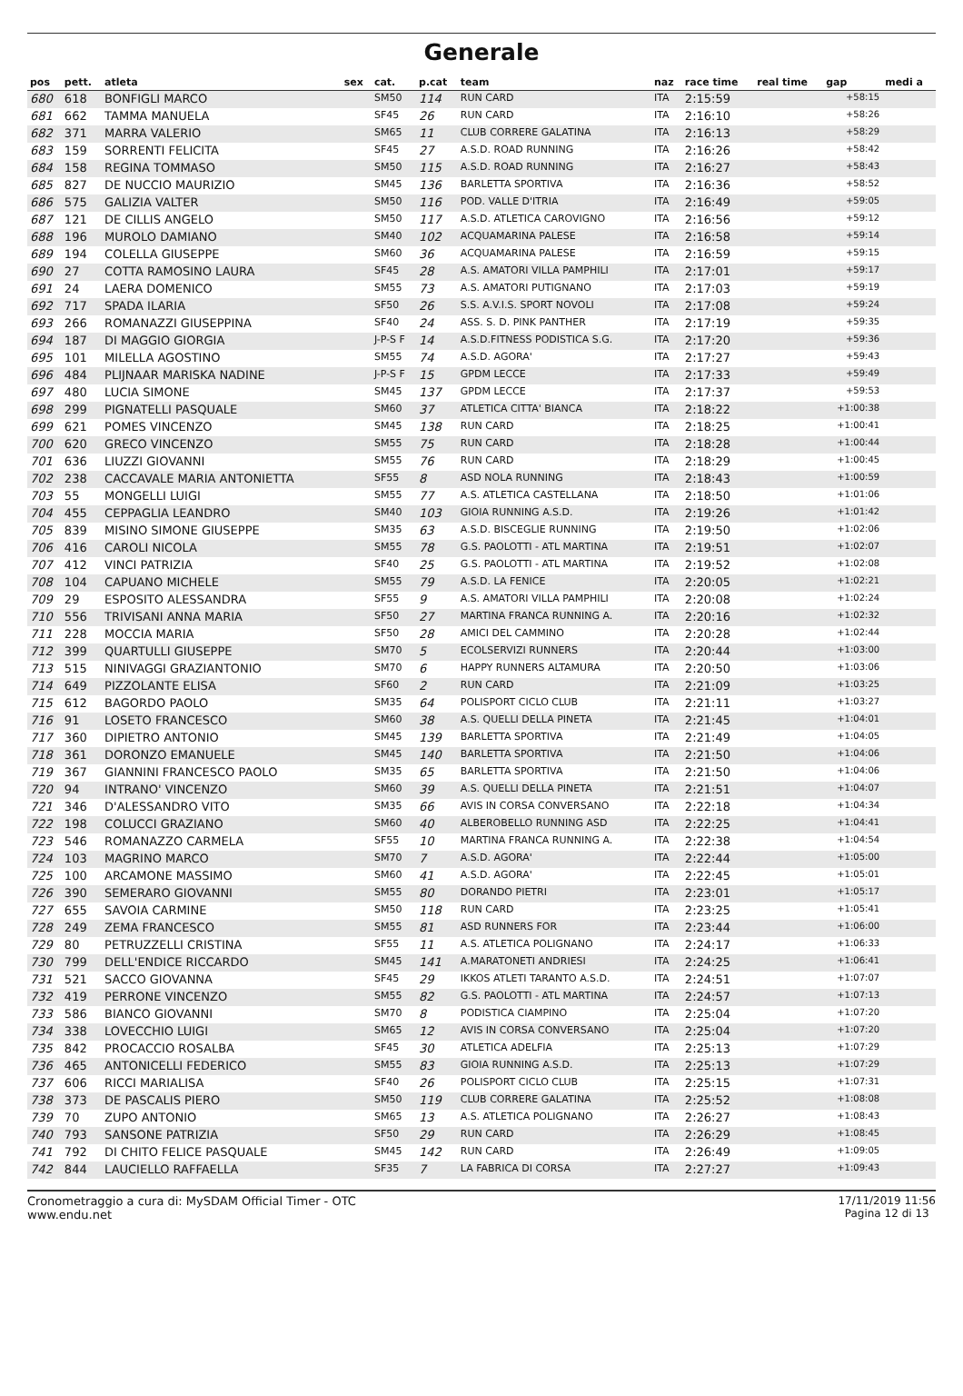Generale
| pos | pett. | atleta | sex | cat. | p.cat | team | naz | race time | real time | gap | medi a |
| --- | --- | --- | --- | --- | --- | --- | --- | --- | --- | --- | --- |
| 680 | 618 | BONFIGLI MARCO | | SM50 | 114 | RUN CARD | ITA | 2:15:59 | | +58:15 | |
| 681 | 662 | TAMMA MANUELA | | SF45 | 26 | RUN CARD | ITA | 2:16:10 | | +58:26 | |
| 682 | 371 | MARRA VALERIO | | SM65 | 11 | CLUB CORRERE GALATINA | ITA | 2:16:13 | | +58:29 | |
| 683 | 159 | SORRENTI FELICITA | | SF45 | 27 | A.S.D. ROAD RUNNING | ITA | 2:16:26 | | +58:42 | |
| 684 | 158 | REGINA TOMMASO | | SM50 | 115 | A.S.D. ROAD RUNNING | ITA | 2:16:27 | | +58:43 | |
| 685 | 827 | DE NUCCIO MAURIZIO | | SM45 | 136 | BARLETTA SPORTIVA | ITA | 2:16:36 | | +58:52 | |
| 686 | 575 | GALIZIA VALTER | | SM50 | 116 | POD. VALLE D'ITRIA | ITA | 2:16:49 | | +59:05 | |
| 687 | 121 | DE CILLIS ANGELO | | SM50 | 117 | A.S.D. ATLETICA CAROVIGNO | ITA | 2:16:56 | | +59:12 | |
| 688 | 196 | MUROLO DAMIANO | | SM40 | 102 | ACQUAMARINA PALESE | ITA | 2:16:58 | | +59:14 | |
| 689 | 194 | COLELLA GIUSEPPE | | SM60 | 36 | ACQUAMARINA PALESE | ITA | 2:16:59 | | +59:15 | |
| 690 | 27 | COTTA RAMOSINO LAURA | | SF45 | 28 | A.S. AMATORI VILLA PAMPHILI | ITA | 2:17:01 | | +59:17 | |
| 691 | 24 | LAERA DOMENICO | | SM55 | 73 | A.S. AMATORI PUTIGNANO | ITA | 2:17:03 | | +59:19 | |
| 692 | 717 | SPADA ILARIA | | SF50 | 26 | S.S. A.V.I.S. SPORT NOVOLI | ITA | 2:17:08 | | +59:24 | |
| 693 | 266 | ROMANAZZI GIUSEPPINA | | SF40 | 24 | ASS. S. D. PINK PANTHER | ITA | 2:17:19 | | +59:35 | |
| 694 | 187 | DI MAGGIO GIORGIA | | J-P-S F | 14 | A.S.D.FITNESS PODISTICA S.G. | ITA | 2:17:20 | | +59:36 | |
| 695 | 101 | MILELLA AGOSTINO | | SM55 | 74 | A.S.D. AGORA' | ITA | 2:17:27 | | +59:43 | |
| 696 | 484 | PLIJNAAR MARISKA NADINE | | J-P-S F | 15 | GPDM LECCE | ITA | 2:17:33 | | +59:49 | |
| 697 | 480 | LUCIA SIMONE | | SM45 | 137 | GPDM LECCE | ITA | 2:17:37 | | +59:53 | |
| 698 | 299 | PIGNATELLI PASQUALE | | SM60 | 37 | ATLETICA CITTA' BIANCA | ITA | 2:18:22 | | +1:00:38 | |
| 699 | 621 | POMES VINCENZO | | SM45 | 138 | RUN CARD | ITA | 2:18:25 | | +1:00:41 | |
| 700 | 620 | GRECO VINCENZO | | SM55 | 75 | RUN CARD | ITA | 2:18:28 | | +1:00:44 | |
| 701 | 636 | LIUZZI GIOVANNI | | SM55 | 76 | RUN CARD | ITA | 2:18:29 | | +1:00:45 | |
| 702 | 238 | CACCAVALE MARIA ANTONIETTA | | SF55 | 8 | ASD NOLA RUNNING | ITA | 2:18:43 | | +1:00:59 | |
| 703 | 55 | MONGELLI LUIGI | | SM55 | 77 | A.S. ATLETICA CASTELLANA | ITA | 2:18:50 | | +1:01:06 | |
| 704 | 455 | CEPPAGLIA LEANDRO | | SM40 | 103 | GIOIA RUNNING A.S.D. | ITA | 2:19:26 | | +1:01:42 | |
| 705 | 839 | MISINO SIMONE GIUSEPPE | | SM35 | 63 | A.S.D. BISCEGLIE RUNNING | ITA | 2:19:50 | | +1:02:06 | |
| 706 | 416 | CAROLI NICOLA | | SM55 | 78 | G.S. PAOLOTTI - ATL MARTINA | ITA | 2:19:51 | | +1:02:07 | |
| 707 | 412 | VINCI PATRIZIA | | SF40 | 25 | G.S. PAOLOTTI - ATL MARTINA | ITA | 2:19:52 | | +1:02:08 | |
| 708 | 104 | CAPUANO MICHELE | | SM55 | 79 | A.S.D. LA FENICE | ITA | 2:20:05 | | +1:02:21 | |
| 709 | 29 | ESPOSITO ALESSANDRA | | SF55 | 9 | A.S. AMATORI VILLA PAMPHILI | ITA | 2:20:08 | | +1:02:24 | |
| 710 | 556 | TRIVISANI ANNA MARIA | | SF50 | 27 | MARTINA FRANCA RUNNING A. | ITA | 2:20:16 | | +1:02:32 | |
| 711 | 228 | MOCCIA MARIA | | SF50 | 28 | AMICI DEL CAMMINO | ITA | 2:20:28 | | +1:02:44 | |
| 712 | 399 | QUARTULLI GIUSEPPE | | SM70 | 5 | ECOLSERVIZI RUNNERS | ITA | 2:20:44 | | +1:03:00 | |
| 713 | 515 | NINIVAGGI GRAZIANTONIO | | SM70 | 6 | HAPPY RUNNERS ALTAMURA | ITA | 2:20:50 | | +1:03:06 | |
| 714 | 649 | PIZZOLANTE ELISA | | SF60 | 2 | RUN CARD | ITA | 2:21:09 | | +1:03:25 | |
| 715 | 612 | BAGORDO PAOLO | | SM35 | 64 | POLISPORT CICLO CLUB | ITA | 2:21:11 | | +1:03:27 | |
| 716 | 91 | LOSETO FRANCESCO | | SM60 | 38 | A.S. QUELLI DELLA PINETA | ITA | 2:21:45 | | +1:04:01 | |
| 717 | 360 | DIPIETRO ANTONIO | | SM45 | 139 | BARLETTA SPORTIVA | ITA | 2:21:49 | | +1:04:05 | |
| 718 | 361 | DORONZO EMANUELE | | SM45 | 140 | BARLETTA SPORTIVA | ITA | 2:21:50 | | +1:04:06 | |
| 719 | 367 | GIANNINI FRANCESCO PAOLO | | SM35 | 65 | BARLETTA SPORTIVA | ITA | 2:21:50 | | +1:04:06 | |
| 720 | 94 | INTRANO' VINCENZO | | SM60 | 39 | A.S. QUELLI DELLA PINETA | ITA | 2:21:51 | | +1:04:07 | |
| 721 | 346 | D'ALESSANDRO VITO | | SM35 | 66 | AVIS IN CORSA CONVERSANO | ITA | 2:22:18 | | +1:04:34 | |
| 722 | 198 | COLUCCI GRAZIANO | | SM60 | 40 | ALBEROBELLO RUNNING ASD | ITA | 2:22:25 | | +1:04:41 | |
| 723 | 546 | ROMANAZZO CARMELA | | SF55 | 10 | MARTINA FRANCA RUNNING A. | ITA | 2:22:38 | | +1:04:54 | |
| 724 | 103 | MAGRINO MARCO | | SM70 | 7 | A.S.D. AGORA' | ITA | 2:22:44 | | +1:05:00 | |
| 725 | 100 | ARCAMONE MASSIMO | | SM60 | 41 | A.S.D. AGORA' | ITA | 2:22:45 | | +1:05:01 | |
| 726 | 390 | SEMERARO GIOVANNI | | SM55 | 80 | DORANDO PIETRI | ITA | 2:23:01 | | +1:05:17 | |
| 727 | 655 | SAVOIA CARMINE | | SM50 | 118 | RUN CARD | ITA | 2:23:25 | | +1:05:41 | |
| 728 | 249 | ZEMA FRANCESCO | | SM55 | 81 | ASD RUNNERS FOR | ITA | 2:23:44 | | +1:06:00 | |
| 729 | 80 | PETRUZZELLI CRISTINA | | SF55 | 11 | A.S. ATLETICA POLIGNANO | ITA | 2:24:17 | | +1:06:33 | |
| 730 | 799 | DELL'ENDICE RICCARDO | | SM45 | 141 | A.MARATONETI ANDRIESI | ITA | 2:24:25 | | +1:06:41 | |
| 731 | 521 | SACCO GIOVANNA | | SF45 | 29 | IKKOS ATLETI TARANTO A.S.D. | ITA | 2:24:51 | | +1:07:07 | |
| 732 | 419 | PERRONE VINCENZO | | SM55 | 82 | G.S. PAOLOTTI - ATL MARTINA | ITA | 2:24:57 | | +1:07:13 | |
| 733 | 586 | BIANCO GIOVANNI | | SM70 | 8 | PODISTICA CIAMPINO | ITA | 2:25:04 | | +1:07:20 | |
| 734 | 338 | LOVECCHIO LUIGI | | SM65 | 12 | AVIS IN CORSA CONVERSANO | ITA | 2:25:04 | | +1:07:20 | |
| 735 | 842 | PROCACCIO ROSALBA | | SF45 | 30 | ATLETICA ADELFIA | ITA | 2:25:13 | | +1:07:29 | |
| 736 | 465 | ANTONICELLI FEDERICO | | SM55 | 83 | GIOIA RUNNING A.S.D. | ITA | 2:25:13 | | +1:07:29 | |
| 737 | 606 | RICCI MARIALISA | | SF40 | 26 | POLISPORT CICLO CLUB | ITA | 2:25:15 | | +1:07:31 | |
| 738 | 373 | DE PASCALIS PIERO | | SM50 | 119 | CLUB CORRERE GALATINA | ITA | 2:25:52 | | +1:08:08 | |
| 739 | 70 | ZUPO ANTONIO | | SM65 | 13 | A.S. ATLETICA POLIGNANO | ITA | 2:26:27 | | +1:08:43 | |
| 740 | 793 | SANSONE PATRIZIA | | SF50 | 29 | RUN CARD | ITA | 2:26:29 | | +1:08:45 | |
| 741 | 792 | DI CHITO FELICE PASQUALE | | SM45 | 142 | RUN CARD | ITA | 2:26:49 | | +1:09:05 | |
| 742 | 844 | LAUCIELLO RAFFAELLA | | SF35 | 7 | LA FABRICA DI CORSA | ITA | 2:27:27 | | +1:09:43 | |
Cronometraggio a cura di: MySDAM Official Timer - OTC
www.endu.net
17/11/2019 11:56
Pagina 12 di 13